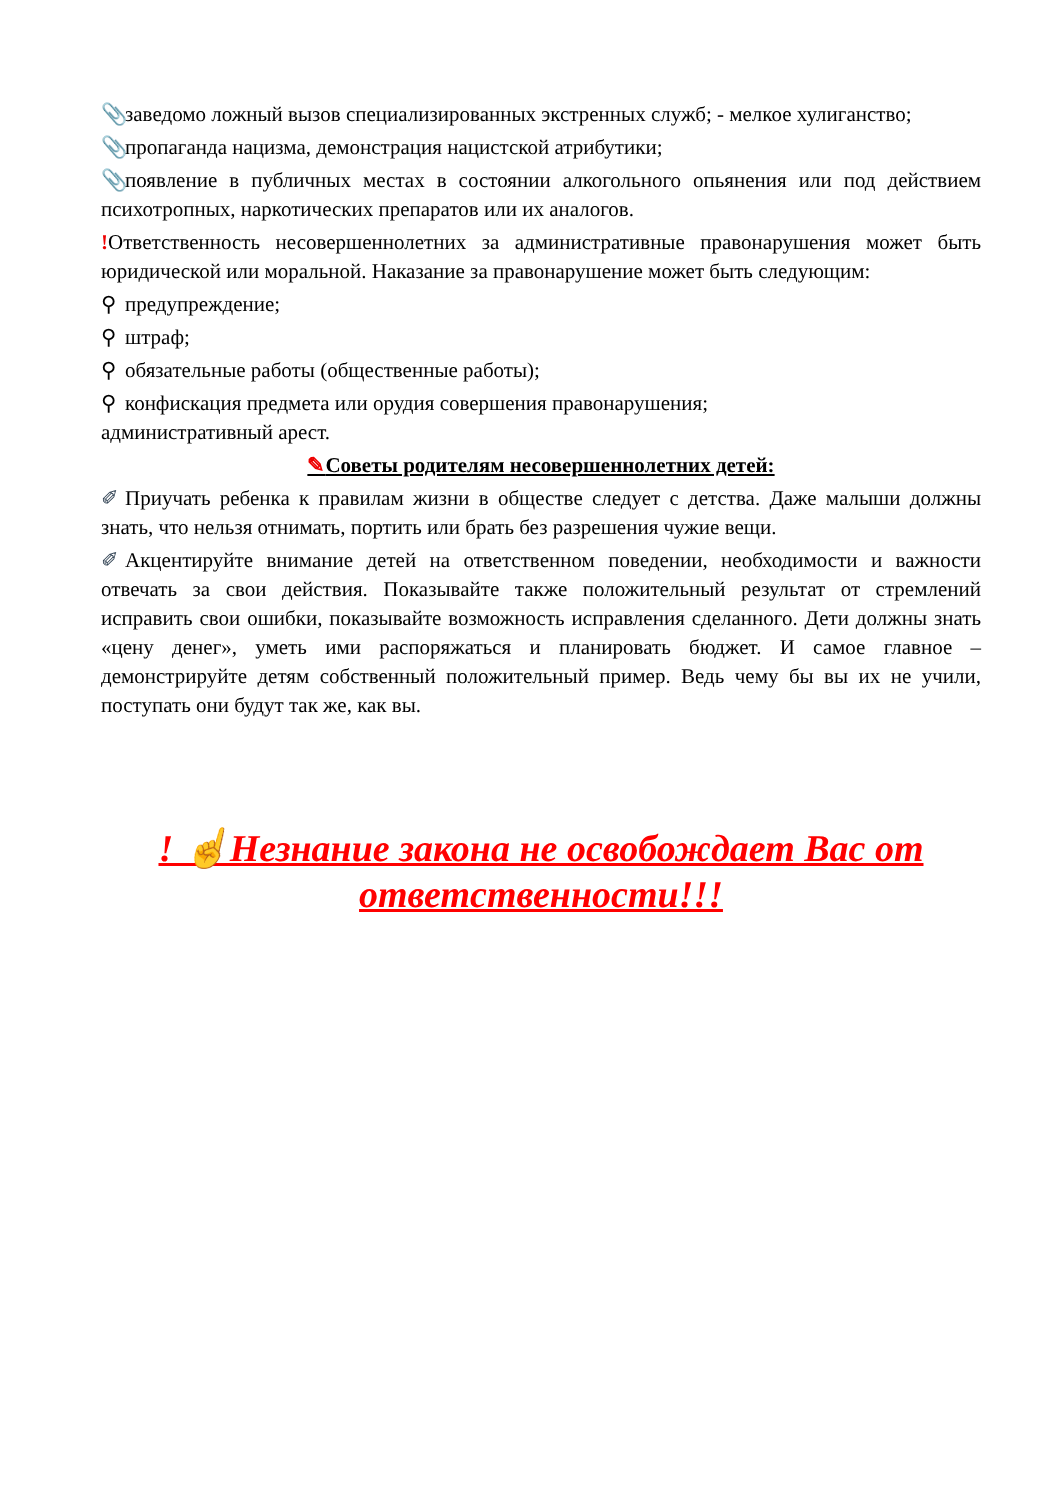📎 заведомо ложный вызов специализированных экстренных служб; - мелкое хулиганство;
📎 пропаганда нацизма, демонстрация нацистской атрибутики;
📎 появление в публичных местах в состоянии алкогольного опьянения или под действием психотропных, наркотических препаратов или их аналогов.
!Ответственность несовершеннолетних за административные правонарушения может быть юридической или моральной. Наказание за правонарушение может быть следующим:
⚲ предупреждение;
⚲ штраф;
⚲ обязательные работы (общественные работы);
⚲ конфискация предмета или орудия совершения правонарушения;
административный арест.
✎Советы родителям несовершеннолетних детей:
✐ Приучать ребенка к правилам жизни в обществе следует с детства. Даже малыши должны знать, что нельзя отнимать, портить или брать без разрешения чужие вещи.
✐ Акцентируйте внимание детей на ответственном поведении, необходимости и важности отвечать за свои действия. Показывайте также положительный результат от стремлений исправить свои ошибки, показывайте возможность исправления сделанного. Дети должны знать «цену денег», уметь ими распоряжаться и планировать бюджет. И самое главное – демонстрируйте детям собственный положительный пример. Ведь чему бы вы их не учили, поступать они будут так же, как вы.
! ☝Незнание закона не освобождает Вас от ответственности!!!